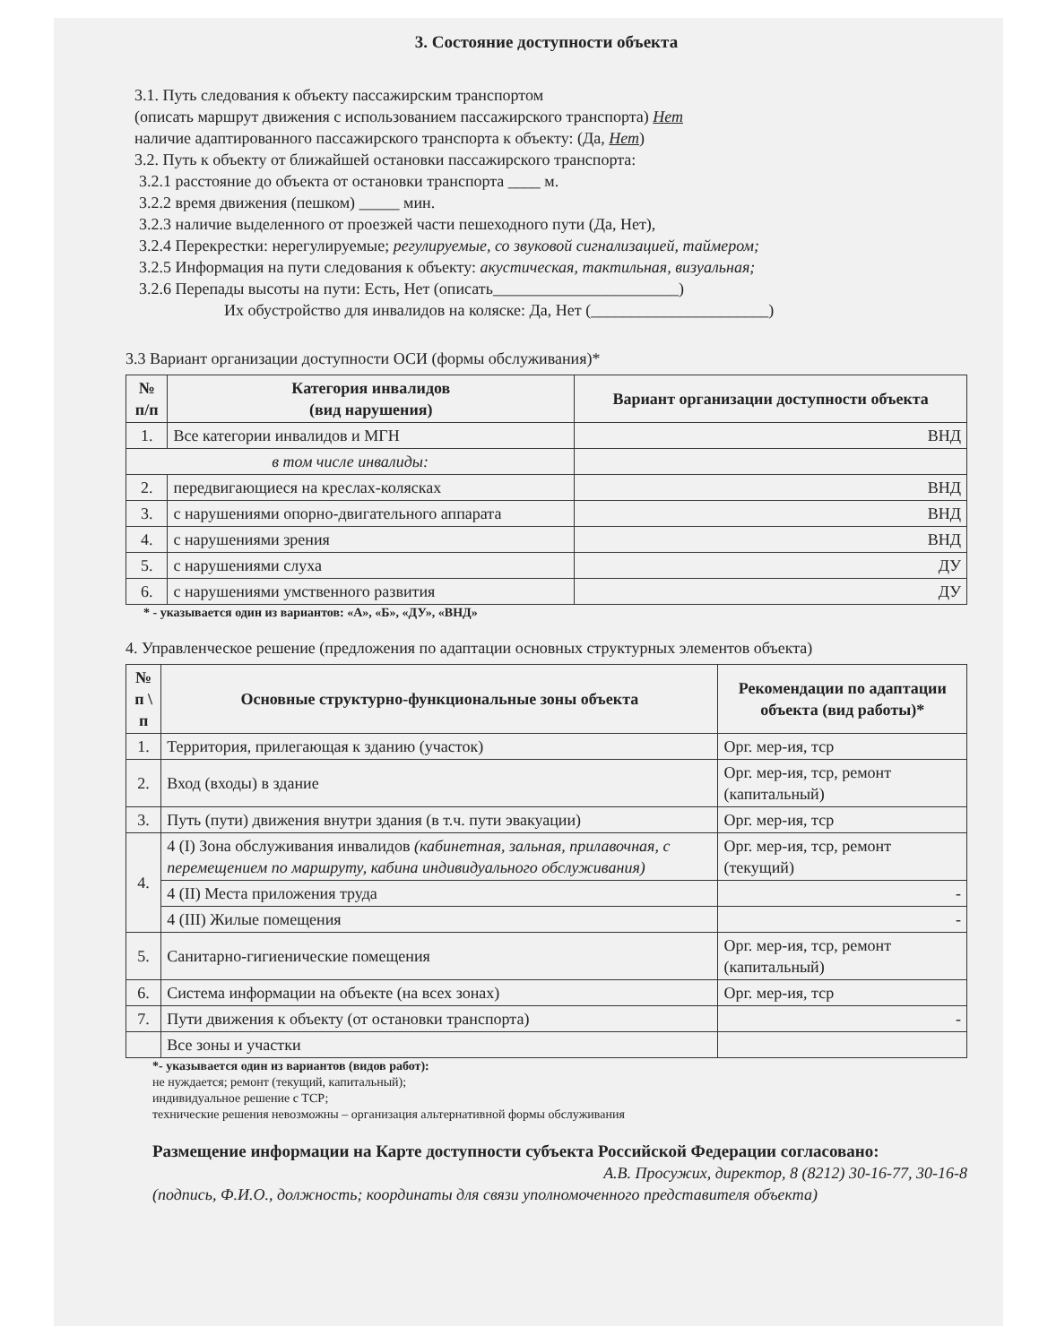3. Состояние доступности объекта
3.1. Путь следования к объекту пассажирским транспортом
(описать маршрут движения с использованием пассажирского транспорта) Нет
наличие адаптированного пассажирского транспорта к объекту: (Да, Нет)
3.2. Путь к объекту от ближайшей остановки пассажирского транспорта:
3.2.1 расстояние до объекта от остановки транспорта ____ м.
3.2.2 время движения (пешком) _____ мин.
3.2.3 наличие выделенного от проезжей части пешеходного пути (Да, Нет),
3.2.4 Перекрестки: нерегулируемые; регулируемые, со звуковой сигнализацией, таймером;
3.2.5 Информация на пути следования к объекту: акустическая, тактильная, визуальная;
3.2.6 Перепады высоты на пути: Есть, Нет (описать_______________________)
Их обустройство для инвалидов на коляске: Да, Нет (______________________)
3.3 Вариант организации доступности ОСИ (формы обслуживания)*
| № п/п | Категория инвалидов (вид нарушения) | Вариант организации доступности объекта |
| --- | --- | --- |
| 1. | Все категории инвалидов и МГН | ВНД |
| в том числе инвалиды: | | |
| 2. | передвигающиеся на креслах-колясках | ВНД |
| 3. | с нарушениями опорно-двигательного аппарата | ВНД |
| 4. | с нарушениями зрения | ВНД |
| 5. | с нарушениями слуха | ДУ |
| 6. | с нарушениями умственного развития | ДУ |
* - указывается один из вариантов: «А», «Б», «ДУ», «ВНД»
4. Управленческое решение (предложения по адаптации основных структурных элементов объекта)
| № п \ п | Основные структурно-функциональные зоны объекта | Рекомендации по адаптации объекта (вид работы)* |
| --- | --- | --- |
| 1. | Территория, прилегающая к зданию (участок) | Орг. мер-ия, тср |
| 2. | Вход (входы) в здание | Орг. мер-ия, тср, ремонт (капитальный) |
| 3. | Путь (пути) движения внутри здания (в т.ч. пути эвакуации) | Орг. мер-ия, тср |
| 4. | 4 (I) Зона обслуживания инвалидов (кабинетная, зальная, прилавочная, с перемещением по маршруту, кабина индивидуального обслуживания) | Орг. мер-ия, тср, ремонт (текущий) |
| | 4 (II) Места приложения труда | - |
| | 4 (III) Жилые помещения | - |
| 5. | Санитарно-гигиенические помещения | Орг. мер-ия, тср, ремонт (капитальный) |
| 6. | Система информации на объекте (на всех зонах) | Орг. мер-ия, тср |
| 7. | Пути движения к объекту (от остановки транспорта) | - |
| | Все зоны и участки | |
*- указывается один из вариантов (видов работ):
не нуждается; ремонт (текущий, капитальный);
индивидуальное решение с ТСР;
технические решения невозможны – организация альтернативной формы обслуживания
Размещение информации на Карте доступности субъекта Российской Федерации согласовано:
А.В. Просужих, директор, 8 (8212) 30-16-77, 30-16-8
(подпись, Ф.И.О., должность; координаты для связи уполномоченного представителя объекта)